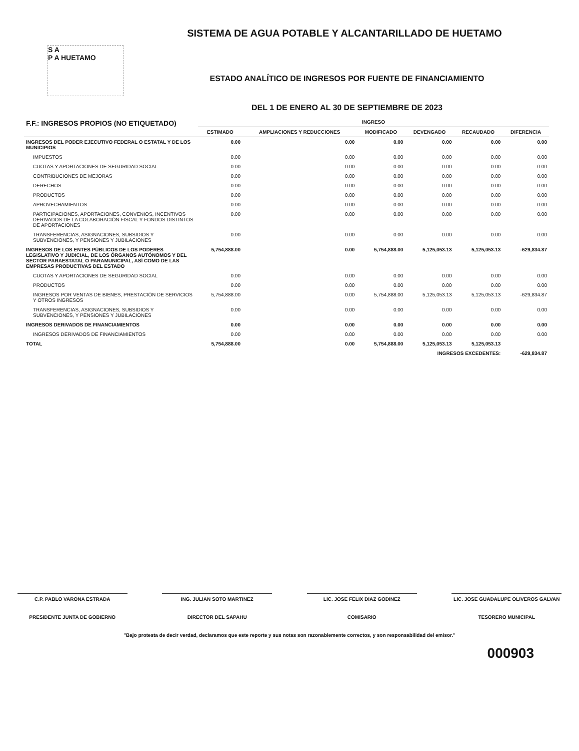S A
P A HUETAMO
SISTEMA DE AGUA POTABLE Y ALCANTARILLADO DE HUETAMO
ESTADO ANALÍTICO DE INGRESOS POR FUENTE DE FINANCIAMIENTO
DEL 1 DE ENERO AL 30 DE SEPTIEMBRE DE 2023
| F.F.: INGRESOS PROPIOS (NO ETIQUETADO) | INGRESO | | | | | |
| --- | --- | --- | --- | --- | --- | --- |
| | ESTIMADO | AMPLIACIONES Y REDUCCIONES | MODIFICADO | DEVENGADO | RECAUDADO | DIFERENCIA |
| INGRESOS DEL PODER EJECUTIVO FEDERAL O ESTATAL Y DE LOS MUNICIPIOS | 0.00 | 0.00 | 0.00 | 0.00 | 0.00 | 0.00 |
| IMPUESTOS | 0.00 | 0.00 | 0.00 | 0.00 | 0.00 | 0.00 |
| CUOTAS Y APORTACIONES DE SEGURIDAD SOCIAL | 0.00 | 0.00 | 0.00 | 0.00 | 0.00 | 0.00 |
| CONTRIBUCIONES DE MEJORAS | 0.00 | 0.00 | 0.00 | 0.00 | 0.00 | 0.00 |
| DERECHOS | 0.00 | 0.00 | 0.00 | 0.00 | 0.00 | 0.00 |
| PRODUCTOS | 0.00 | 0.00 | 0.00 | 0.00 | 0.00 | 0.00 |
| APROVECHAMIENTOS | 0.00 | 0.00 | 0.00 | 0.00 | 0.00 | 0.00 |
| PARTICIPACIONES, APORTACIONES, CONVENIOS, INCENTIVOS DERIVADOS DE LA COLABORACIÓN FISCAL Y FONDOS DISTINTOS DE APORTACIONES | 0.00 | 0.00 | 0.00 | 0.00 | 0.00 | 0.00 |
| TRANSFERENCIAS, ASIGNACIONES, SUBSIDIOS Y SUBVENCIONES, Y PENSIONES Y JUBILACIONES | 0.00 | 0.00 | 0.00 | 0.00 | 0.00 | 0.00 |
| INGRESOS DE LOS ENTES PÚBLICOS DE LOS PODERES LEGISLATIVO Y JUDICIAL, DE LOS ÓRGANOS AUTÓNOMOS Y DEL SECTOR PARAESTATAL O PARAMUNICIPAL, ASÍ COMO DE LAS EMPRESAS PRODUCTIVAS DEL ESTADO | 5,754,888.00 | 0.00 | 5,754,888.00 | 5,125,053.13 | 5,125,053.13 | -629,834.87 |
| CUOTAS Y APORTACIONES DE SEGURIDAD SOCIAL | 0.00 | 0.00 | 0.00 | 0.00 | 0.00 | 0.00 |
| PRODUCTOS | 0.00 | 0.00 | 0.00 | 0.00 | 0.00 | 0.00 |
| INGRESOS POR VENTAS DE BIENES, PRESTACIÓN DE SERVICIOS Y OTROS INGRESOS | 5,754,888.00 | 0.00 | 5,754,888.00 | 5,125,053.13 | 5,125,053.13 | -629,834.87 |
| TRANSFERENCIAS, ASIGNACIONES, SUBSIDIOS Y SUBVENCIONES, Y PENSIONES Y JUBILACIONES | 0.00 | 0.00 | 0.00 | 0.00 | 0.00 | 0.00 |
| INGRESOS DERIVADOS DE FINANCIAMIENTOS | 0.00 | 0.00 | 0.00 | 0.00 | 0.00 | 0.00 |
| INGRESOS DERIVADOS DE FINANCIAMIENTOS | 0.00 | 0.00 | 0.00 | 0.00 | 0.00 | 0.00 |
| TOTAL | 5,754,888.00 | 0.00 | 5,754,888.00 | 5,125,053.13 | 5,125,053.13 | |
| | | | | INGRESOS EXCEDENTES: | | -629,834.87 |
C.P. PABLO VARONA ESTRADA
PRESIDENTE JUNTA DE GOBIERNO
ING. JULIAN SOTO MARTINEZ
DIRECTOR DEL SAPAHU
LIC. JOSE FELIX DIAZ GODINEZ
COMISARIO
LIC. JOSE GUADALUPE OLIVEROS GALVAN
TESORERO MUNICIPAL
"Bajo protesta de decir verdad, declaramos que este reporte y sus notas son razonablemente correctos, y son responsabilidad del emisor."
000903